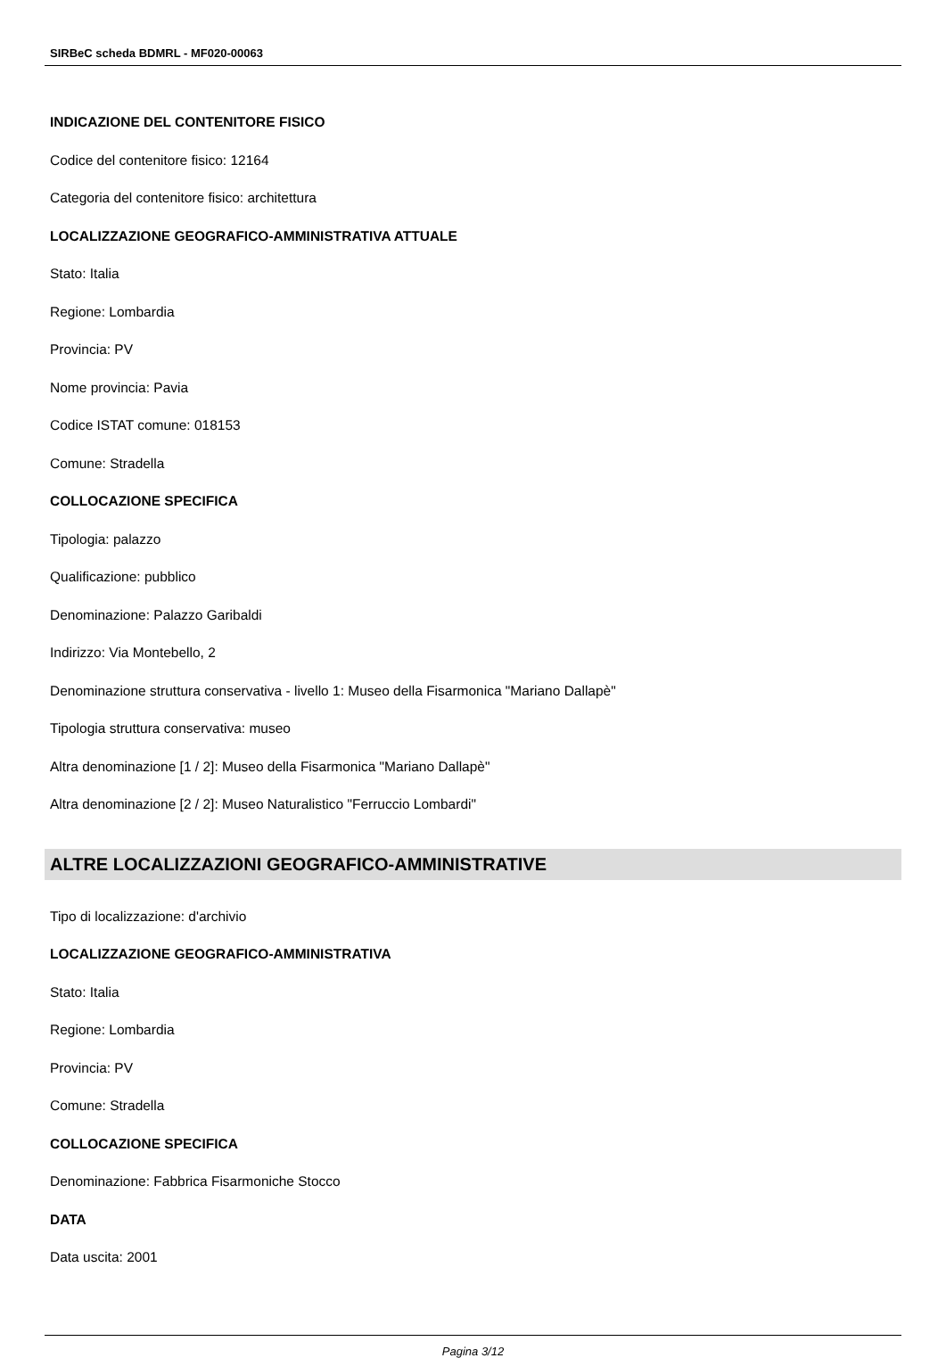SIRBeC scheda BDMRL - MF020-00063
INDICAZIONE DEL CONTENITORE FISICO
Codice del contenitore fisico: 12164
Categoria del contenitore fisico: architettura
LOCALIZZAZIONE GEOGRAFICO-AMMINISTRATIVA ATTUALE
Stato: Italia
Regione: Lombardia
Provincia: PV
Nome provincia: Pavia
Codice ISTAT comune: 018153
Comune: Stradella
COLLOCAZIONE SPECIFICA
Tipologia: palazzo
Qualificazione: pubblico
Denominazione: Palazzo Garibaldi
Indirizzo: Via Montebello, 2
Denominazione struttura conservativa - livello 1: Museo della Fisarmonica "Mariano Dallapè"
Tipologia struttura conservativa: museo
Altra denominazione [1 / 2]: Museo della Fisarmonica "Mariano Dallapè"
Altra denominazione [2 / 2]: Museo Naturalistico "Ferruccio Lombardi"
ALTRE LOCALIZZAZIONI GEOGRAFICO-AMMINISTRATIVE
Tipo di localizzazione: d'archivio
LOCALIZZAZIONE GEOGRAFICO-AMMINISTRATIVA
Stato: Italia
Regione: Lombardia
Provincia: PV
Comune: Stradella
COLLOCAZIONE SPECIFICA
Denominazione: Fabbrica Fisarmoniche Stocco
DATA
Data uscita: 2001
Pagina 3/12